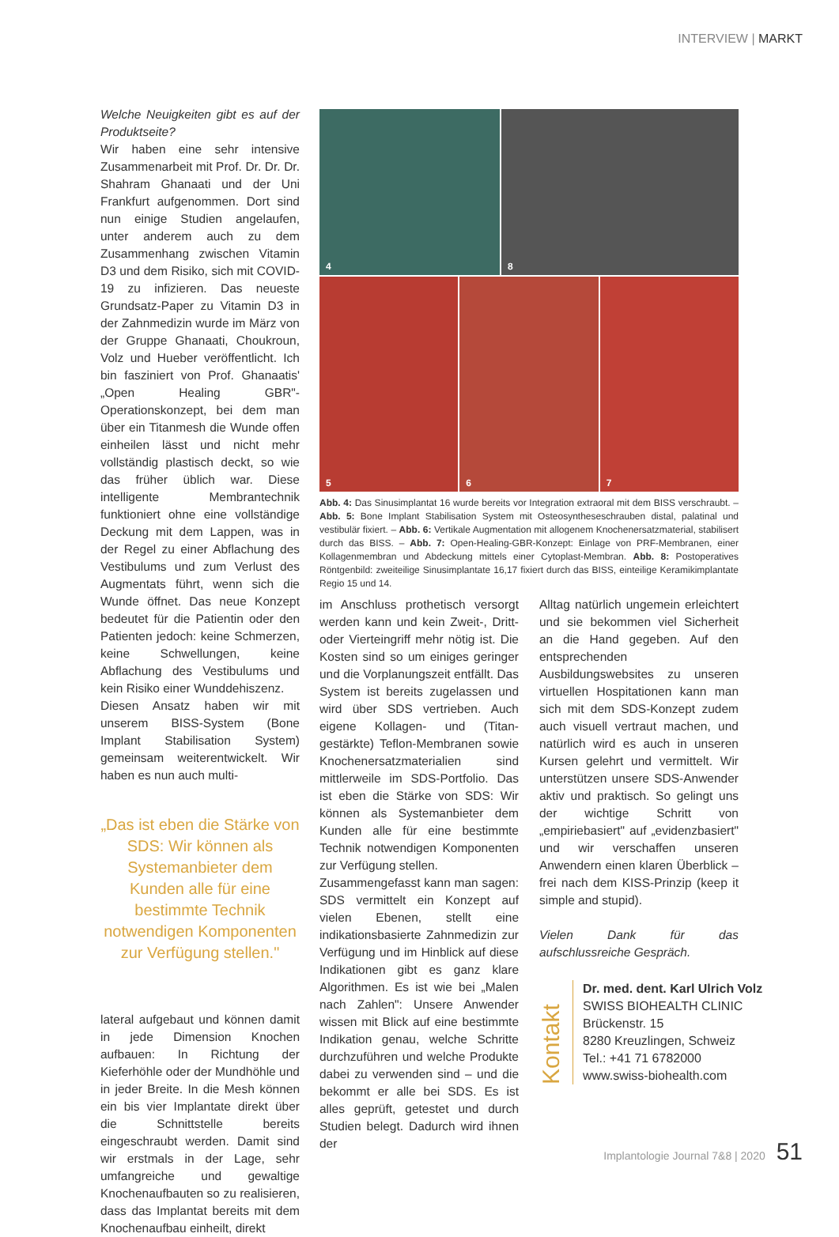INTERVIEW | MARKT
Welche Neuigkeiten gibt es auf der Produktseite?
Wir haben eine sehr intensive Zusammenarbeit mit Prof. Dr. Dr. Dr. Shahram Ghanaati und der Uni Frankfurt aufgenommen. Dort sind nun einige Studien angelaufen, unter anderem auch zu dem Zusammenhang zwischen Vitamin D3 und dem Risiko, sich mit COVID-19 zu infizieren. Das neueste Grundsatz-Paper zu Vitamin D3 in der Zahnmedizin wurde im März von der Gruppe Ghanaati, Choukroun, Volz und Hueber veröffentlicht. Ich bin fasziniert von Prof. Ghanaatis' „Open Healing GBR"-Operationskonzept, bei dem man über ein Titanmesh die Wunde offen einheilen lässt und nicht mehr vollständig plastisch deckt, so wie das früher üblich war. Diese intelligente Membrantechnik funktioniert ohne eine vollständige Deckung mit dem Lappen, was in der Regel zu einer Abflachung des Vestibulums und zum Verlust des Augmentats führt, wenn sich die Wunde öffnet. Das neue Konzept bedeutet für die Patientin oder den Patienten jedoch: keine Schmerzen, keine Schwellungen, keine Abflachung des Vestibulums und kein Risiko einer Wunddehiszenz.
Diesen Ansatz haben wir mit unserem BISS-System (Bone Implant Stabilisation System) gemeinsam weiterentwickelt. Wir haben es nun auch multi-
„Das ist eben die Stärke von SDS: Wir können als Systemanbieter dem Kunden alle für eine bestimmte Technik notwendigen Komponenten zur Verfügung stellen."
lateral aufgebaut und können damit in jede Dimension Knochen aufbauen: In Richtung der Kieferhöhle oder der Mundhöhle und in jeder Breite. In die Mesh können ein bis vier Implantate direkt über die Schnittstelle bereits eingeschraubt werden. Damit sind wir erstmals in der Lage, sehr umfangreiche und gewaltige Knochenaufbauten so zu realisieren, dass das Implantat bereits mit dem Knochenaufbau einheilt, direkt
4
8
5
6
7
Abb. 4: Das Sinusimplantat 16 wurde bereits vor Integration extraoral mit dem BISS verschraubt. – Abb. 5: Bone Implant Stabilisation System mit Osteosyntheseschrauben distal, palatinal und vestibulär fixiert. – Abb. 6: Vertikale Augmentation mit allogenem Knochenersatzmaterial, stabilisert durch das BISS. – Abb. 7: Open-Healing-GBR-Konzept: Einlage von PRF-Membranen, einer Kollagenmembran und Abdeckung mittels einer Cytoplast-Membran. Abb. 8: Postoperatives Röntgenbild: zweiteilige Sinusimplantate 16,17 fixiert durch das BISS, einteilige Keramikimplantate Regio 15 und 14.
im Anschluss prothetisch versorgt werden kann und kein Zweit-, Dritt- oder Vierteingriff mehr nötig ist. Die Kosten sind so um einiges geringer und die Vorplanungszeit entfällt. Das System ist bereits zugelassen und wird über SDS vertrieben. Auch eigene Kollagen- und (Titan-gestärkte) Teflon-Membranen sowie Knochenersatzmaterialien sind mittlerweile im SDS-Portfolio. Das ist eben die Stärke von SDS: Wir können als Systemanbieter dem Kunden alle für eine bestimmte Technik notwendigen Komponenten zur Verfügung stellen.
Zusammengefasst kann man sagen: SDS vermittelt ein Konzept auf vielen Ebenen, stellt eine indikationsbasierte Zahnmedizin zur Verfügung und im Hinblick auf diese Indikationen gibt es ganz klare Algorithmen. Es ist wie bei „Malen nach Zahlen": Unsere Anwender wissen mit Blick auf eine bestimmte Indikation genau, welche Schritte durchzuführen und welche Produkte dabei zu verwenden sind – und die bekommt er alle bei SDS. Es ist alles geprüft, getestet und durch Studien belegt. Dadurch wird ihnen der
Alltag natürlich ungemein erleichtert und sie bekommen viel Sicherheit an die Hand gegeben. Auf den entsprechenden Ausbildungswebsites zu unseren virtuellen Hospitationen kann man sich mit dem SDS-Konzept zudem auch visuell vertraut machen, und natürlich wird es auch in unseren Kursen gelehrt und vermittelt. Wir unterstützen unsere SDS-Anwender aktiv und praktisch. So gelingt uns der wichtige Schritt von „empiriebasiert" auf „evidenzbasiert" und wir verschaffen unseren Anwendern einen klaren Überblick – frei nach dem KISS-Prinzip (keep it simple and stupid).
Vielen Dank für das aufschlussreiche Gespräch.
Kontakt
Dr. med. dent. Karl Ulrich Volz
SWISS BIOHEALTH CLINIC
Brückenstr. 15
8280 Kreuzlingen, Schweiz
Tel.: +41 71 6782000
www.swiss-biohealth.com
Implantologie Journal 7&8 | 2020 51